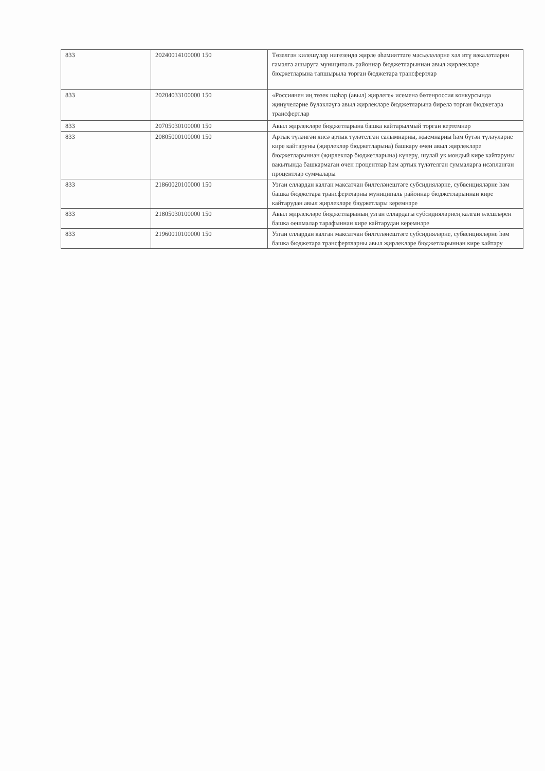| 833 | 20240014100000 150 | Төзелгән килешүләр нигезендә җирле әһәмияттәге мәсьәләләрне хәл итү вәкаләтләрен гамәлгә ашыруга муниципаль районнар бюджетларыннан авыл җирлекләре бюджетларына тапшырыла торган бюджетара трансфертлар |
| 833 | 20204033100000 150 | «Россиянен иң төзек шәһәр (авыл) җирлеге» исеменә бөтенроссия конкурсында җиңүчеләрне бүләкләүгә авыл җирлекләре бюджетларына бирелә торган бюджетара трансфертлар |
| 833 | 20705030100000 150 | Авыл җирлекләре бюджетларына башка кайтарылмый торган кертемнәр |
| 833 | 20805000100000 150 | Артык түләнгән яисә артык түләтелгән салымнарны, җыемнарны һәм бүтән түләүләрне кире кайтаруны (җирлекләр бюджетларына) башкару өчен авыл җирлекләре бюджетларыннан (җирлекләр бюджетларына) күчерү, шулай ук мондый кире кайтаруны вакытында башкармаган өчен процентлар һәм артык түләтелгән суммаларга исәпләнгән процентлар суммалары |
| 833 | 21860020100000 150 | Узган еллардан калган максатчан билгеләнештәге субсидияләрне, субвенцияләрне һәм башка бюджетара трансфертларны муниципаль районнар бюджетларыннан кире кайтарудан авыл җирлекләре бюджетлары керемнәре |
| 833 | 21805030100000 150 | Авыл җирлекләре бюджетларының узган еллардагы субсидияләрнең калган өлешләрен башка оешмалар тарафыннан кире кайтарудан керемнәре |
| 833 | 21960010100000 150 | Узган еллардан калган максатчан билгеләнештәге субсидияләрне, субвенцияләрне һәм башка бюджетара трансфертларны авыл җирлекләре бюджетларыннан кире кайтару |